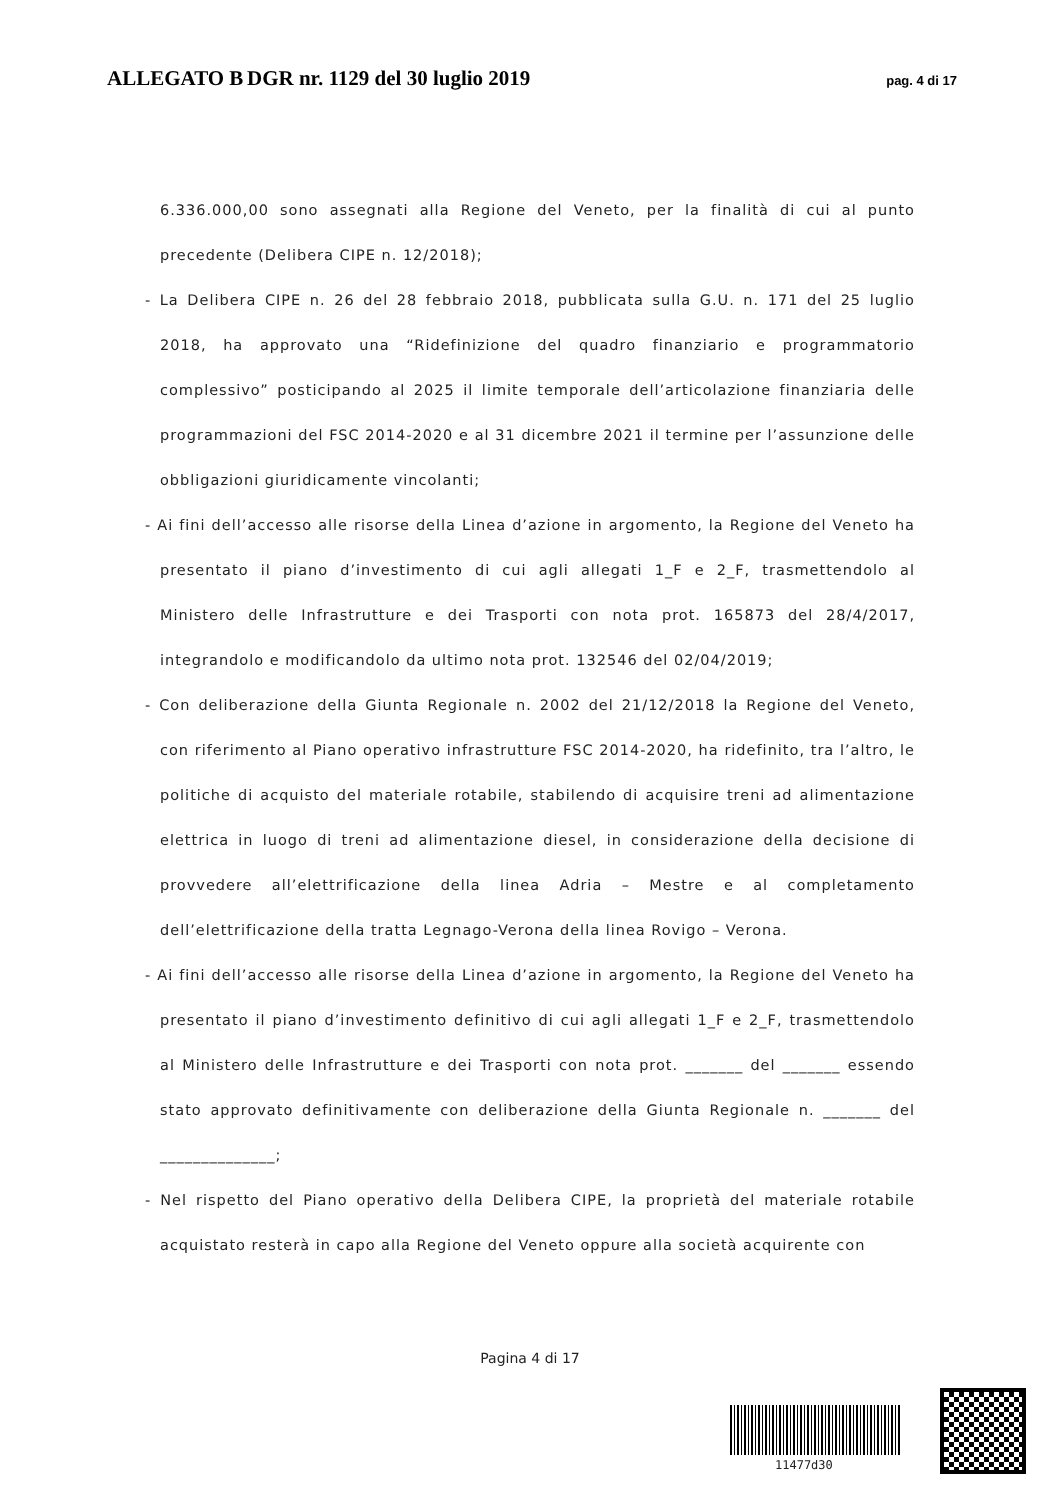ALLEGATO B DGR nr. 1129 del 30 luglio 2019 pag. 4 di 17
6.336.000,00 sono assegnati alla Regione del Veneto, per la finalità di cui al punto precedente (Delibera CIPE n. 12/2018);
- La Delibera CIPE n. 26 del 28 febbraio 2018, pubblicata sulla G.U. n. 171 del 25 luglio 2018, ha approvato una “Ridefinizione del quadro finanziario e programmatorio complessivo” posticipando al 2025 il limite temporale dell’articolazione finanziaria delle programmazioni del FSC 2014-2020 e al 31 dicembre 2021 il termine per l’assunzione delle obbligazioni giuridicamente vincolanti;
- Ai fini dell’accesso alle risorse della Linea d’azione in argomento, la Regione del Veneto ha presentato il piano d’investimento di cui agli allegati 1_F e 2_F, trasmettendolo al Ministero delle Infrastrutture e dei Trasporti con nota prot. 165873 del 28/4/2017, integrandolo e modificandolo da ultimo nota prot. 132546 del 02/04/2019;
- Con deliberazione della Giunta Regionale n. 2002 del 21/12/2018 la Regione del Veneto, con riferimento al Piano operativo infrastrutture FSC 2014-2020, ha ridefinito, tra l’altro, le politiche di acquisto del materiale rotabile, stabilendo di acquisire treni ad alimentazione elettrica in luogo di treni ad alimentazione diesel, in considerazione della decisione di provvedere all’elettrificazione della linea Adria – Mestre e al completamento dell’elettrificazione della tratta Legnago-Verona della linea Rovigo – Verona.
- Ai fini dell’accesso alle risorse della Linea d’azione in argomento, la Regione del Veneto ha presentato il piano d’investimento definitivo di cui agli allegati 1_F e 2_F, trasmettendolo al Ministero delle Infrastrutture e dei Trasporti con nota prot. _______ del _______ essendo stato approvato definitivamente con deliberazione della Giunta Regionale n. _______ del ______________;
- Nel rispetto del Piano operativo della Delibera CIPE, la proprietà del materiale rotabile acquistato resterà in capo alla Regione del Veneto oppure alla società acquirente con
Pagina 4 di 17
11477d30